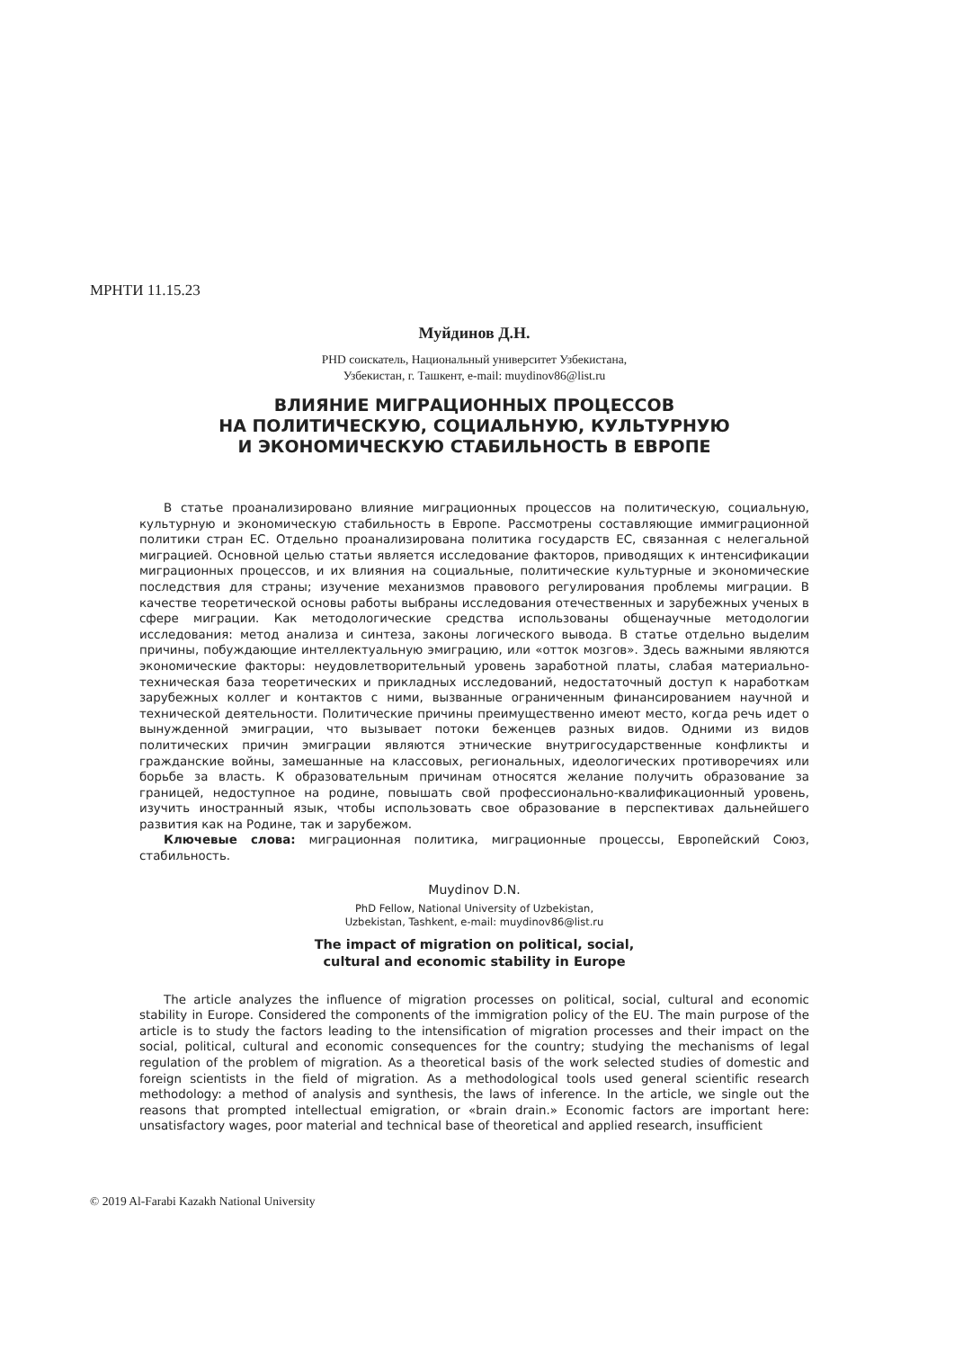МРНТИ 11.15.23
Муйдинов Д.Н.
PHD соискатель, Национальный университет Узбекистана,
Узбекистан, г. Ташкент, e-mail: muydinov86@list.ru
ВЛИЯНИЕ МИГРАЦИОННЫХ ПРОЦЕССОВ
НА ПОЛИТИЧЕСКУЮ, СОЦИАЛЬНУЮ, КУЛЬТУРНУЮ
И ЭКОНОМИЧЕСКУЮ СТАБИЛЬНОСТЬ В ЕВРОПЕ
В статье проанализировано влияние миграционных процессов на политическую, социальную, культурную и экономическую стабильность в Европе. Рассмотрены составляющие иммиграционной политики стран ЕС. Отдельно проанализирована политика государств ЕС, связанная с нелегальной миграцией. Основной целью статьи является исследование факторов, приводящих к интенсификации миграционных процессов, и их влияния на социальные, политические культурные и экономические последствия для страны; изучение механизмов правового регулирования проблемы миграции. В качестве теоретической основы работы выбраны исследования отечественных и зарубежных ученых в сфере миграции. Как методологические средства использованы общенаучные методологии исследования: метод анализа и синтеза, законы логического вывода. В статье отдельно выделим причины, побуждающие интеллектуальную эмиграцию, или «отток мозгов». Здесь важными являются экономические факторы: неудовлетворительный уровень заработной платы, слабая материально-техническая база теоретических и прикладных исследований, недостаточный доступ к наработкам зарубежных коллег и контактов с ними, вызванные ограниченным финансированием научной и технической деятельности. Политические причины преимущественно имеют место, когда речь идет о вынужденной эмиграции, что вызывает потоки беженцев разных видов. Одними из видов политических причин эмиграции являются этнические внутригосударственные конфликты и гражданские войны, замешанные на классовых, региональных, идеологических противоречиях или борьбе за власть. К образовательным причинам относятся желание получить образование за границей, недоступное на родине, повышать свой профессионально-квалификационный уровень, изучить иностранный язык, чтобы использовать свое образование в перспективах дальнейшего развития как на Родине, так и зарубежом.
Ключевые слова: миграционная политика, миграционные процессы, Европейский Союз, стабильность.
Muydinov D.N.
PhD Fellow, National University of Uzbekistan,
Uzbekistan, Tashkent, e-mail: muydinov86@list.ru
The impact of migration on political, social,
cultural and economic stability in Europe
The article analyzes the influence of migration processes on political, social, cultural and economic stability in Europe. Considered the components of the immigration policy of the EU. The main purpose of the article is to study the factors leading to the intensification of migration processes and their impact on the social, political, cultural and economic consequences for the country; studying the mechanisms of legal regulation of the problem of migration. As a theoretical basis of the work selected studies of domestic and foreign scientists in the field of migration. As a methodological tools used general scientific research methodology: a method of analysis and synthesis, the laws of inference. In the article, we single out the reasons that prompted intellectual emigration, or «brain drain.» Economic factors are important here: unsatisfactory wages, poor material and technical base of theoretical and applied research, insufficient
© 2019 Al-Farabi Kazakh National University